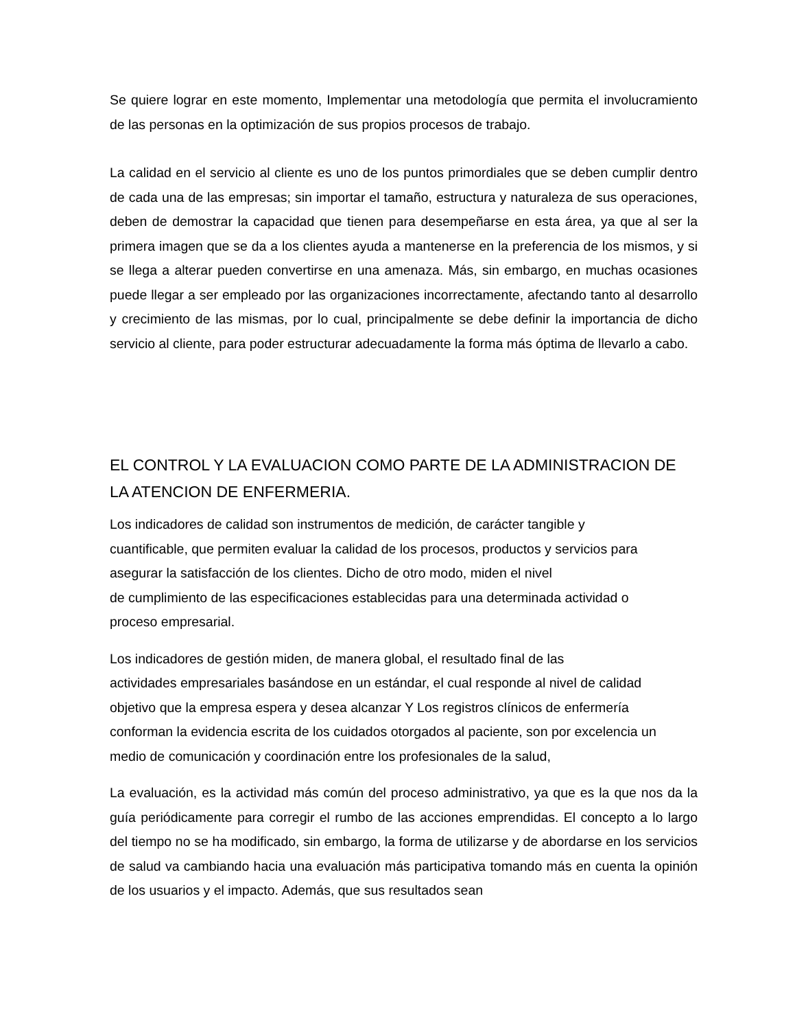Se quiere lograr en este momento, Implementar una metodología que permita el involucramiento de las personas en la optimización de sus propios procesos de trabajo.
La calidad en el servicio al cliente es uno de los puntos primordiales que se deben cumplir dentro de cada una de las empresas; sin importar el tamaño, estructura y naturaleza de sus operaciones, deben de demostrar la capacidad que tienen para desempeñarse en esta área, ya que al ser la primera imagen que se da a los clientes ayuda a mantenerse en la preferencia de los mismos, y si se llega a alterar pueden convertirse en una amenaza. Más, sin embargo, en muchas ocasiones puede llegar a ser empleado por las organizaciones incorrectamente, afectando tanto al desarrollo y crecimiento de las mismas, por lo cual, principalmente se debe definir la importancia de dicho servicio al cliente, para poder estructurar adecuadamente la forma más óptima de llevarlo a cabo.
EL CONTROL Y LA EVALUACION COMO PARTE DE LA ADMINISTRACION DE LA ATENCION DE ENFERMERIA.
Los indicadores de calidad son instrumentos de medición, de carácter tangible y
cuantificable, que permiten evaluar la calidad de los procesos, productos y servicios para
asegurar la satisfacción de los clientes. Dicho de otro modo, miden el nivel
de cumplimiento de las especificaciones establecidas para una determinada actividad o
proceso empresarial.
Los indicadores de gestión miden, de manera global, el resultado final de las
actividades empresariales basándose en un estándar, el cual responde al nivel de calidad
objetivo que la empresa espera y desea alcanzar Y Los registros clínicos de enfermería
conforman la evidencia escrita de los cuidados otorgados al paciente, son por excelencia un
medio de comunicación y coordinación entre los profesionales de la salud,
La evaluación, es la actividad más común del proceso administrativo, ya que es la que nos da la guía periódicamente para corregir el rumbo de las acciones emprendidas. El concepto a lo largo del tiempo no se ha modificado, sin embargo, la forma de utilizarse y de abordarse en los servicios de salud va cambiando hacia una evaluación más participativa tomando más en cuenta la opinión de los usuarios y el impacto. Además, que sus resultados sean